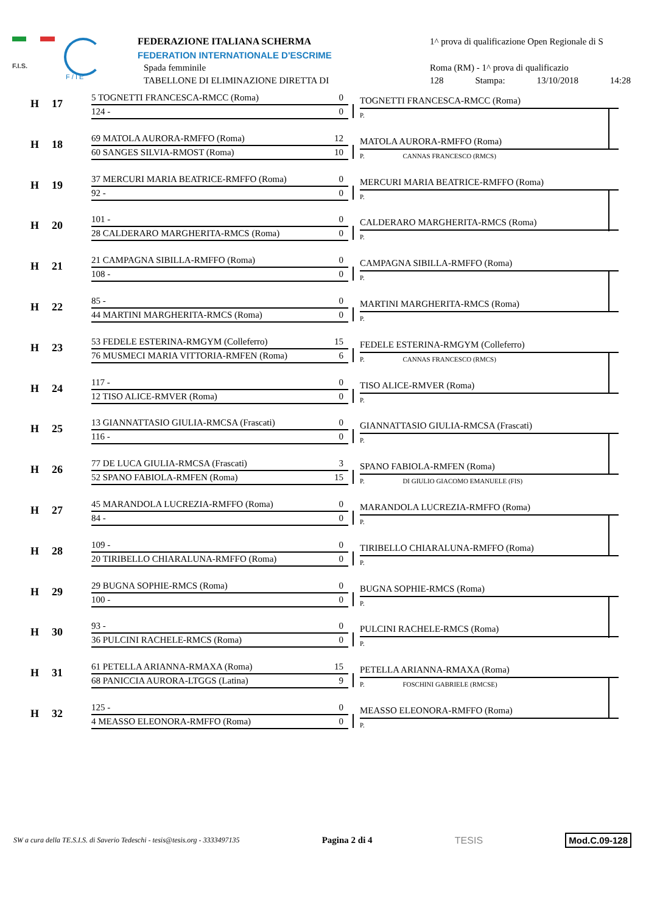F.I.S.
F / I E
FEDERAZIONE ITALIANA SCHERMA
FEDERATION INTERNATIONALE D'ESCRIME
Spada femminile
TABELLONE DI ELIMINAZIONE DIRETTA DI
1^ prova di qualificazione Open Regionale di S
Roma (RM) - 1^ prova di qualificazio
128 Stampa: 13/10/2018 14:28
H 17
5 TOGNETTI FRANCESCA-RMCC (Roma) 0
124 - 0
TOGNETTI FRANCESCA-RMCC (Roma)
P.
H 18
69 MATOLA AURORA-RMFFO (Roma) 12
60 SANGES SILVIA-RMOST (Roma) 10
MATOLA AURORA-RMFFO (Roma)
P. CANNAS FRANCESCO (RMCS)
H 19
37 MERCURI MARIA BEATRICE-RMFFO (Roma) 0
92 - 0
MERCURI MARIA BEATRICE-RMFFO (Roma)
P.
H 20
101 - 0
28 CALDERARO MARGHERITA-RMCS (Roma) 0
CALDERARO MARGHERITA-RMCS (Roma)
P.
H 21
21 CAMPAGNA SIBILLA-RMFFO (Roma) 0
108 - 0
CAMPAGNA SIBILLA-RMFFO (Roma)
P.
H 22
85 - 0
44 MARTINI MARGHERITA-RMCS (Roma) 0
MARTINI MARGHERITA-RMCS (Roma)
P.
H 23
53 FEDELE ESTERINA-RMGYM (Colleferro) 15
76 MUSMECI MARIA VITTORIA-RMFEN (Roma) 6
FEDELE ESTERINA-RMGYM (Colleferro)
P. CANNAS FRANCESCO (RMCS)
H 24
117 - 0
12 TISO ALICE-RMVER (Roma) 0
TISO ALICE-RMVER (Roma)
P.
H 25
13 GIANNATTASIO GIULIA-RMCSA (Frascati) 0
116 - 0
GIANNATTASIO GIULIA-RMCSA (Frascati)
P.
H 26
77 DE LUCA GIULIA-RMCSA (Frascati) 3
52 SPANO FABIOLA-RMFEN (Roma) 15
SPANO FABIOLA-RMFEN (Roma)
P. DI GIULIO GIACOMO EMANUELE (FIS)
H 27
45 MARANDOLA LUCREZIA-RMFFO (Roma) 0
84 - 0
MARANDOLA LUCREZIA-RMFFO (Roma)
P.
H 28
109 - 0
20 TIRIBELLO CHIARALUNA-RMFFO (Roma) 0
TIRIBELLO CHIARALUNA-RMFFO (Roma)
P.
H 29
29 BUGNA SOPHIE-RMCS (Roma) 0
100 - 0
BUGNA SOPHIE-RMCS (Roma)
P.
H 30
93 - 0
36 PULCINI RACHELE-RMCS (Roma) 0
PULCINI RACHELE-RMCS (Roma)
P.
H 31
61 PETELLA ARIANNA-RMAXA (Roma) 15
68 PANICCIA AURORA-LTGGS (Latina) 9
PETELLA ARIANNA-RMAXA (Roma)
P. FOSCHINI GABRIELE (RMCSE)
H 32
125 - 0
4 MEASSO ELEONORA-RMFFO (Roma) 0
MEASSO ELEONORA-RMFFO (Roma)
P.
SW a cura della TE.S.I.S. di Saverio Tedeschi - tesis@tesis.org - 3333497135 Pagina 2 di 4 TESIS Mod.C.09-128